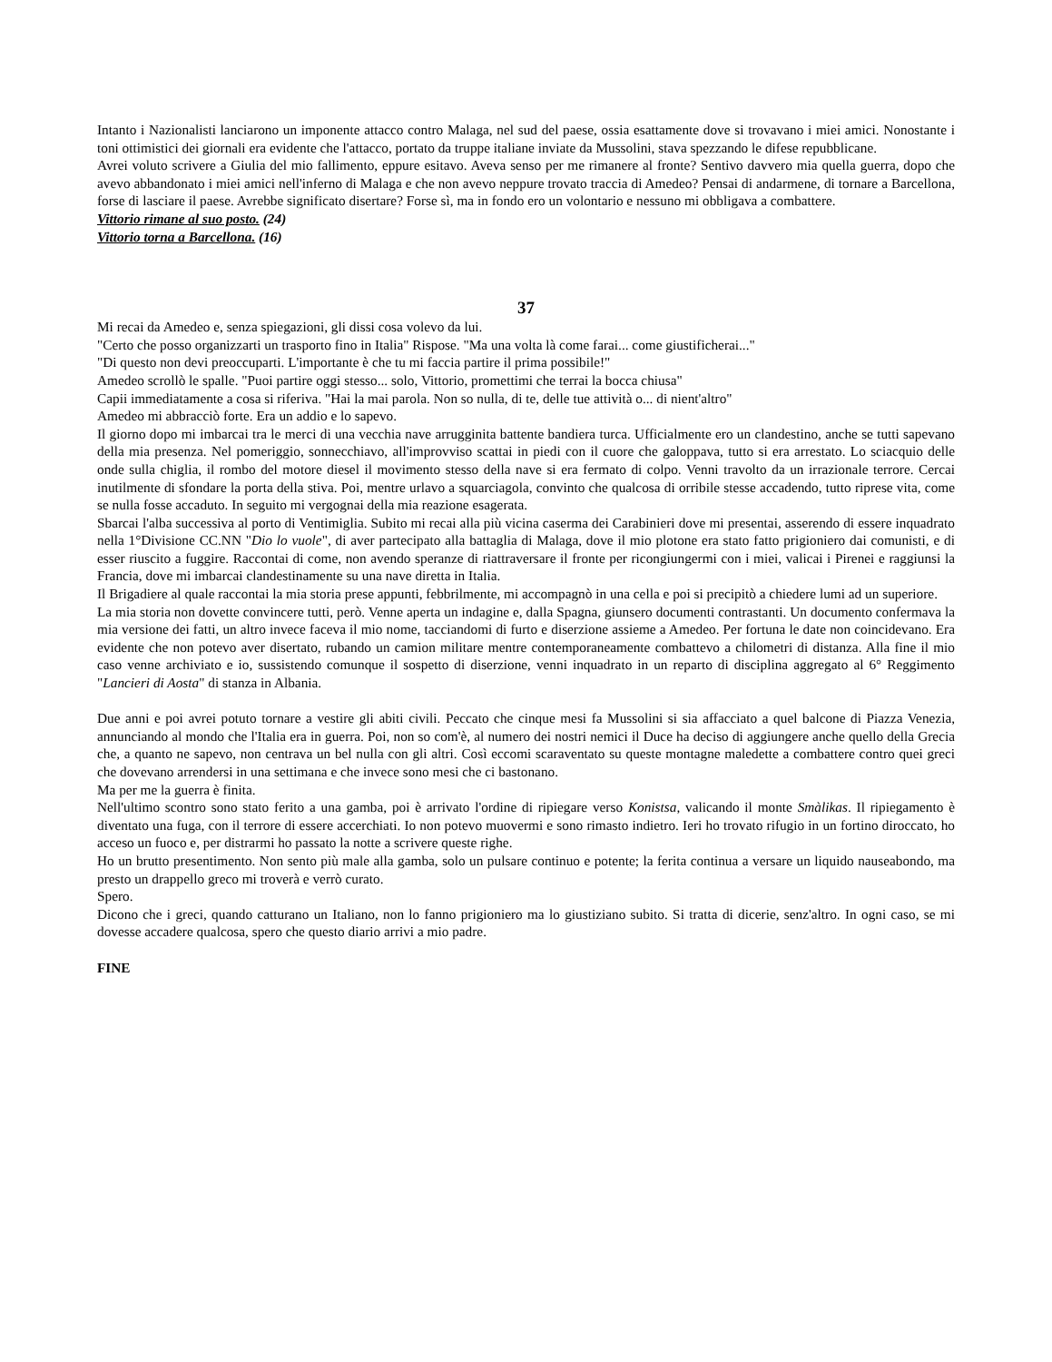Intanto i Nazionalisti lanciarono un imponente attacco contro Malaga, nel sud del paese, ossia esattamente dove si trovavano i miei amici. Nonostante i toni ottimistici dei giornali era evidente che l'attacco, portato da truppe italiane inviate da Mussolini, stava spezzando le difese repubblicane.
Avrei voluto scrivere a Giulia del mio fallimento, eppure esitavo. Aveva senso per me rimanere al fronte? Sentivo davvero mia quella guerra, dopo che avevo abbandonato i miei amici nell'inferno di Malaga e che non avevo neppure trovato traccia di Amedeo? Pensai di andarmene, di tornare a Barcellona, forse di lasciare il paese. Avrebbe significato disertare? Forse sì, ma in fondo ero un volontario e nessuno mi obbligava a combattere.
Vittorio rimane al suo posto. (24)
Vittorio torna a Barcellona. (16)
37
Mi recai da Amedeo e, senza spiegazioni, gli dissi cosa volevo da lui.
"Certo che posso organizzarti un trasporto fino in Italia" Rispose. "Ma una volta là come farai... come giustificherai..."
"Di questo non devi preoccuparti. L'importante è che tu mi faccia partire il prima possibile!"
Amedeo scrollò le spalle. "Puoi partire oggi stesso... solo, Vittorio, promettimi che terrai la bocca chiusa"
Capii immediatamente a cosa si riferiva. "Hai la mai parola. Non so nulla, di te, delle tue attività o... di nient'altro"
Amedeo mi abbracciò forte. Era un addio e lo sapevo.
Il giorno dopo mi imbarcai tra le merci di una vecchia nave arrugginita battente bandiera turca. Ufficialmente ero un clandestino, anche se tutti sapevano della mia presenza. Nel pomeriggio, sonnecchiavo, all'improvviso scattai in piedi con il cuore che galoppava, tutto si era arrestato. Lo sciacquio delle onde sulla chiglia, il rombo del motore diesel il movimento stesso della nave si era fermato di colpo. Venni travolto da un irrazionale terrore. Cercai inutilmente di sfondare la porta della stiva. Poi, mentre urlavo a squarciagola, convinto che qualcosa di orribile stesse accadendo, tutto riprese vita, come se nulla fosse accaduto. In seguito mi vergognai della mia reazione esagerata.
Sbarcai l'alba successiva al porto di Ventimiglia. Subito mi recai alla più vicina caserma dei Carabinieri dove mi presentai, asserendo di essere inquadrato nella 1°Divisione CC.NN "Dio lo vuole", di aver partecipato alla battaglia di Malaga, dove il mio plotone era stato fatto prigioniero dai comunisti, e di esser riuscito a fuggire. Raccontai di come, non avendo speranze di riattraversare il fronte per ricongiungermi con i miei, valicai i Pirenei e raggiunsi la Francia, dove mi imbarcai clandestinamente su una nave diretta in Italia.
Il Brigadiere al quale raccontai la mia storia prese appunti, febbrilmente, mi accompagnò in una cella e poi si precipitò a chiedere lumi ad un superiore.
La mia storia non dovette convincere tutti, però. Venne aperta un indagine e, dalla Spagna, giunsero documenti contrastanti. Un documento confermava la mia versione dei fatti, un altro invece faceva il mio nome, tacciandomi di furto e diserzione assieme a Amedeo. Per fortuna le date non coincidevano. Era evidente che non potevo aver disertato, rubando un camion militare mentre contemporaneamente combattevo a chilometri di distanza. Alla fine il mio caso venne archiviato e io, sussistendo comunque il sospetto di diserzione, venni inquadrato in un reparto di disciplina aggregato al 6° Reggimento "Lancieri di Aosta" di stanza in Albania.
Due anni e poi avrei potuto tornare a vestire gli abiti civili. Peccato che cinque mesi fa Mussolini si sia affacciato a quel balcone di Piazza Venezia, annunciando al mondo che l'Italia era in guerra. Poi, non so com'è, al numero dei nostri nemici il Duce ha deciso di aggiungere anche quello della Grecia che, a quanto ne sapevo, non centrava un bel nulla con gli altri. Così eccomi scaraventato su queste montagne maledette a combattere contro quei greci che dovevano arrendersi in una settimana e che invece sono mesi che ci bastonano.
Ma per me la guerra è finita.
Nell'ultimo scontro sono stato ferito a una gamba, poi è arrivato l'ordine di ripiegare verso Konistsa, valicando il monte Smàlikas. Il ripiegamento è diventato una fuga, con il terrore di essere accerchiati. Io non potevo muovermi e sono rimasto indietro. Ieri ho trovato rifugio in un fortino diroccato, ho acceso un fuoco e, per distrarmi ho passato la notte a scrivere queste righe.
Ho un brutto presentimento. Non sento più male alla gamba, solo un pulsare continuo e potente; la ferita continua a versare un liquido nauseabondo, ma presto un drappello greco mi troverà e verrò curato.
Spero.
Dicono che i greci, quando catturano un Italiano, non lo fanno prigioniero ma lo giustiziano subito. Si tratta di dicerie, senz'altro. In ogni caso, se mi dovesse accadere qualcosa, spero che questo diario arrivi a mio padre.
FINE